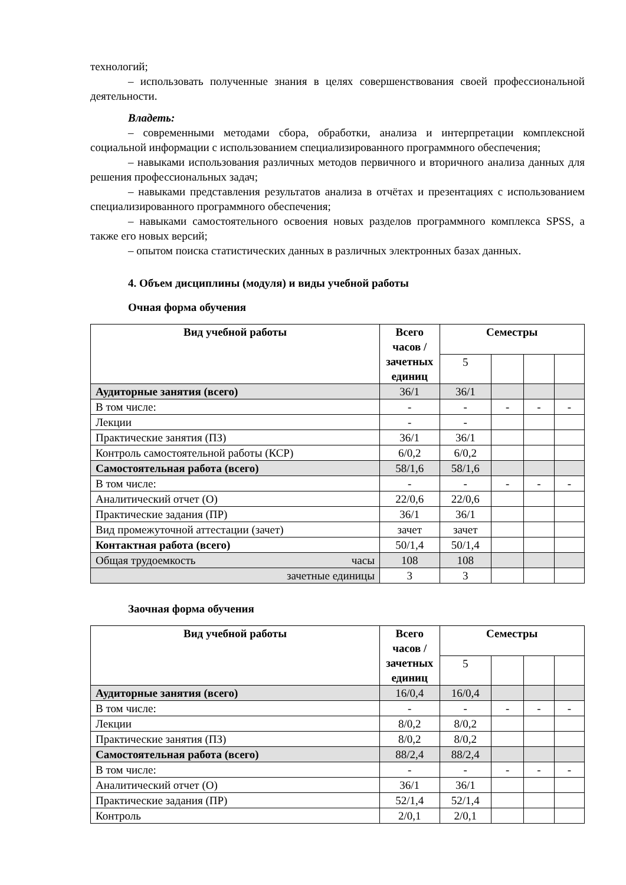технологий;
– использовать полученные знания в целях совершенствования своей профессиональной деятельности.
Владеть:
– современными методами сбора, обработки, анализа и интерпретации комплексной социальной информации с использованием специализированного программного обеспечения;
– навыками использования различных методов первичного и вторичного анализа данных для решения профессиональных задач;
– навыками представления результатов анализа в отчётах и презентациях с использованием специализированного программного обеспечения;
– навыками самостоятельного освоения новых разделов программного комплекса SPSS, а также его новых версий;
– опытом поиска статистических данных в различных электронных базах данных.
4. Объем дисциплины (модуля) и виды учебной работы
Очная форма обучения
| Вид учебной работы | Всего часов / зачетных единиц | Семестры | | | |
| --- | --- | --- | --- | --- | --- |
| | | 5 | | | |
| Аудиторные занятия (всего) | 36/1 | 36/1 | | | |
| В том числе: | - | - | - | - | - |
| Лекции | - | - | | | |
| Практические занятия (ПЗ) | 36/1 | 36/1 | | | |
| Контроль самостоятельной работы (КСР) | 6/0,2 | 6/0,2 | | | |
| Самостоятельная работа (всего) | 58/1,6 | 58/1,6 | | | |
| В том числе: | - | - | - | - | - |
| Аналитический отчет (О) | 22/0,6 | 22/0,6 | | | |
| Практические задания (ПР) | 36/1 | 36/1 | | | |
| Вид промежуточной аттестации (зачет) | зачет | зачет | | | |
| Контактная работа (всего) | 50/1,4 | 50/1,4 | | | |
| Общая трудоемкость часы | 108 | 108 | | | |
| зачетные единицы | 3 | 3 | | | |
Заочная форма обучения
| Вид учебной работы | Всего часов / зачетных единиц | Семестры | | | |
| --- | --- | --- | --- | --- | --- |
| | | 5 | | | |
| Аудиторные занятия (всего) | 16/0,4 | 16/0,4 | | | |
| В том числе: | - | - | - | - | - |
| Лекции | 8/0,2 | 8/0,2 | | | |
| Практические занятия (ПЗ) | 8/0,2 | 8/0,2 | | | |
| Самостоятельная работа (всего) | 88/2,4 | 88/2,4 | | | |
| В том числе: | - | - | - | - | - |
| Аналитический отчет (О) | 36/1 | 36/1 | | | |
| Практические задания (ПР) | 52/1,4 | 52/1,4 | | | |
| Контроль | 2/0,1 | 2/0,1 | | | |